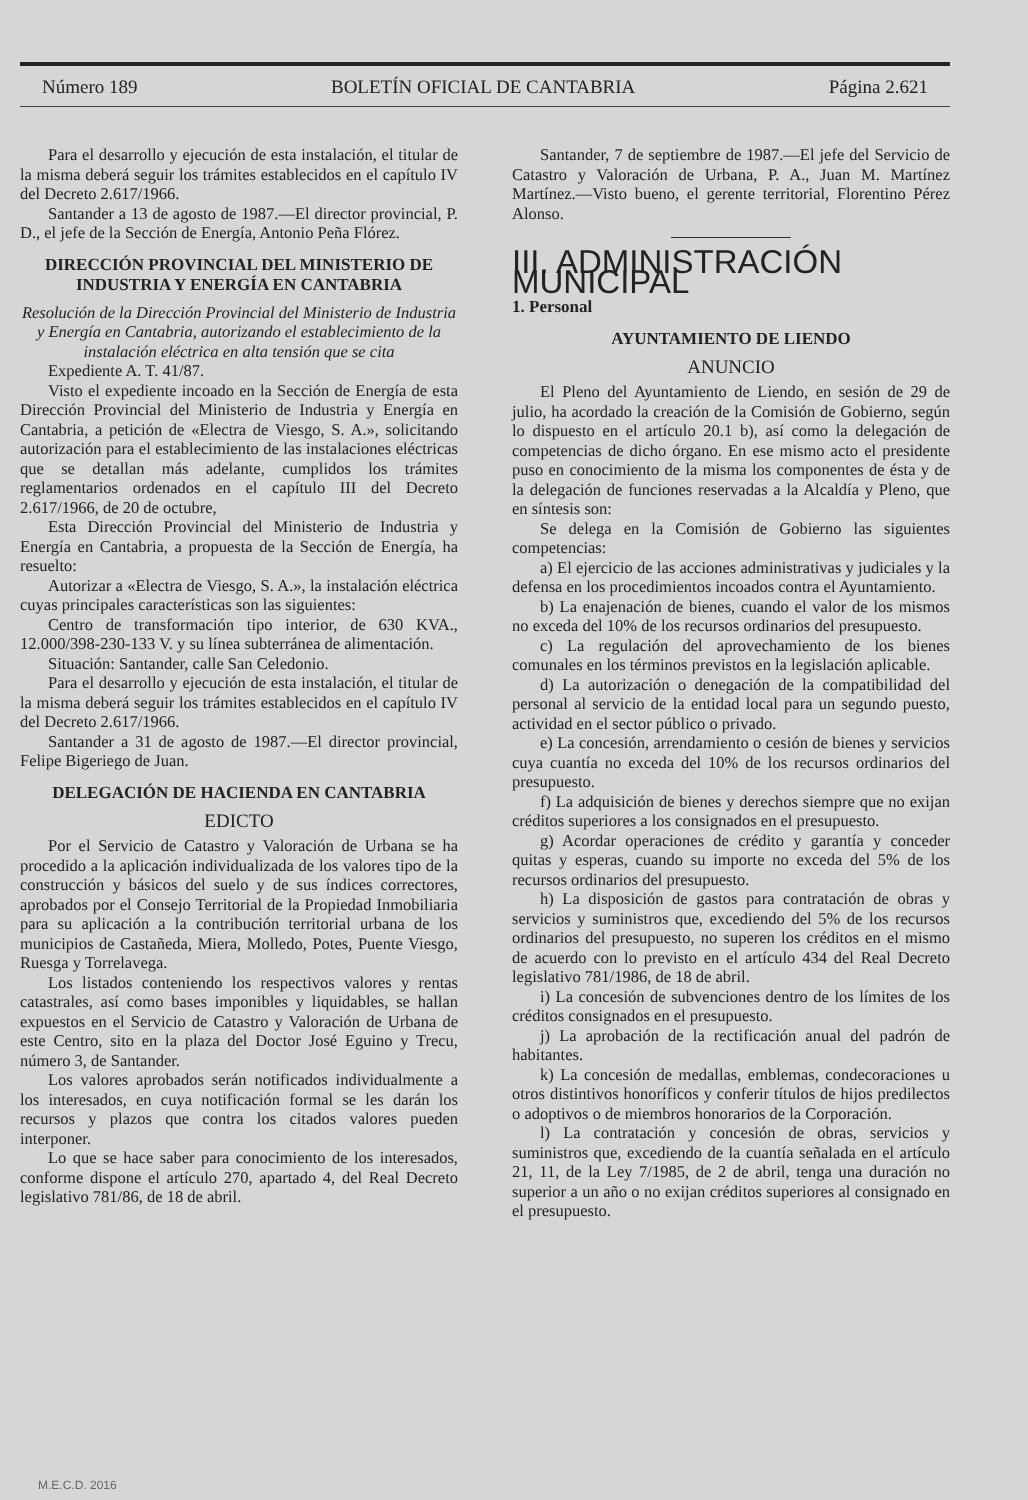Número 189 BOLETÍN OFICIAL DE CANTABRIA Página 2.621
Para el desarrollo y ejecución de esta instalación, el titular de la misma deberá seguir los trámites establecidos en el capítulo IV del Decreto 2.617/1966.
Santander a 13 de agosto de 1987.—El director provincial, P. D., el jefe de la Sección de Energía, Antonio Peña Flórez.
DIRECCIÓN PROVINCIAL DEL MINISTERIO DE INDUSTRIA Y ENERGÍA EN CANTABRIA
Resolución de la Dirección Provincial del Ministerio de Industria y Energía en Cantabria, autorizando el establecimiento de la instalación eléctrica en alta tensión que se cita
Expediente A. T. 41/87.
Visto el expediente incoado en la Sección de Energía de esta Dirección Provincial del Ministerio de Industria y Energía en Cantabria, a petición de «Electra de Viesgo, S. A.», solicitando autorización para el establecimiento de las instalaciones eléctricas que se detallan más adelante, cumplidos los trámites reglamentarios ordenados en el capítulo III del Decreto 2.617/1966, de 20 de octubre,
Esta Dirección Provincial del Ministerio de Industria y Energía en Cantabria, a propuesta de la Sección de Energía, ha resuelto:
Autorizar a «Electra de Viesgo, S. A.», la instalación eléctrica cuyas principales características son las siguientes:
Centro de transformación tipo interior, de 630 KVA., 12.000/398-230-133 V. y su línea subterránea de alimentación.
Situación: Santander, calle San Celedonio.
Para el desarrollo y ejecución de esta instalación, el titular de la misma deberá seguir los trámites establecidos en el capítulo IV del Decreto 2.617/1966.
Santander a 31 de agosto de 1987.—El director provincial, Felipe Bigeriego de Juan.
DELEGACIÓN DE HACIENDA EN CANTABRIA
EDICTO
Por el Servicio de Catastro y Valoración de Urbana se ha procedido a la aplicación individualizada de los valores tipo de la construcción y básicos del suelo y de sus índices correctores, aprobados por el Consejo Territorial de la Propiedad Inmobiliaria para su aplicación a la contribución territorial urbana de los municipios de Castañeda, Miera, Molledo, Potes, Puente Viesgo, Ruesga y Torrelavega.
Los listados conteniendo los respectivos valores y rentas catastrales, así como bases imponibles y liquidables, se hallan expuestos en el Servicio de Catastro y Valoración de Urbana de este Centro, sito en la plaza del Doctor José Eguino y Trecu, número 3, de Santander.
Los valores aprobados serán notificados individualmente a los interesados, en cuya notificación formal se les darán los recursos y plazos que contra los citados valores pueden interponer.
Lo que se hace saber para conocimiento de los interesados, conforme dispone el artículo 270, apartado 4, del Real Decreto legislativo 781/86, de 18 de abril.
Santander, 7 de septiembre de 1987.—El jefe del Servicio de Catastro y Valoración de Urbana, P. A., Juan M. Martínez Martínez.—Visto bueno, el gerente territorial, Florentino Pérez Alonso.
III. ADMINISTRACIÓN MUNICIPAL
1. Personal
AYUNTAMIENTO DE LIENDO
ANUNCIO
El Pleno del Ayuntamiento de Liendo, en sesión de 29 de julio, ha acordado la creación de la Comisión de Gobierno, según lo dispuesto en el artículo 20.1 b), así como la delegación de competencias de dicho órgano. En ese mismo acto el presidente puso en conocimiento de la misma los componentes de ésta y de la delegación de funciones reservadas a la Alcaldía y Pleno, que en síntesis son:
Se delega en la Comisión de Gobierno las siguientes competencias:
a) El ejercicio de las acciones administrativas y judiciales y la defensa en los procedimientos incoados contra el Ayuntamiento.
b) La enajenación de bienes, cuando el valor de los mismos no exceda del 10% de los recursos ordinarios del presupuesto.
c) La regulación del aprovechamiento de los bienes comunales en los términos previstos en la legislación aplicable.
d) La autorización o denegación de la compatibilidad del personal al servicio de la entidad local para un segundo puesto, actividad en el sector público o privado.
e) La concesión, arrendamiento o cesión de bienes y servicios cuya cuantía no exceda del 10% de los recursos ordinarios del presupuesto.
f) La adquisición de bienes y derechos siempre que no exijan créditos superiores a los consignados en el presupuesto.
g) Acordar operaciones de crédito y garantía y conceder quitas y esperas, cuando su importe no exceda del 5% de los recursos ordinarios del presupuesto.
h) La disposición de gastos para contratación de obras y servicios y suministros que, excediendo del 5% de los recursos ordinarios del presupuesto, no superen los créditos en el mismo de acuerdo con lo previsto en el artículo 434 del Real Decreto legislativo 781/1986, de 18 de abril.
i) La concesión de subvenciones dentro de los límites de los créditos consignados en el presupuesto.
j) La aprobación de la rectificación anual del padrón de habitantes.
k) La concesión de medallas, emblemas, condecoraciones u otros distintivos honoríficos y conferir títulos de hijos predilectos o adoptivos o de miembros honorarios de la Corporación.
l) La contratación y concesión de obras, servicios y suministros que, excediendo de la cuantía señalada en el artículo 21, 11, de la Ley 7/1985, de 2 de abril, tenga una duración no superior a un año o no exijan créditos superiores al consignado en el presupuesto.
M.E.C.D. 2016